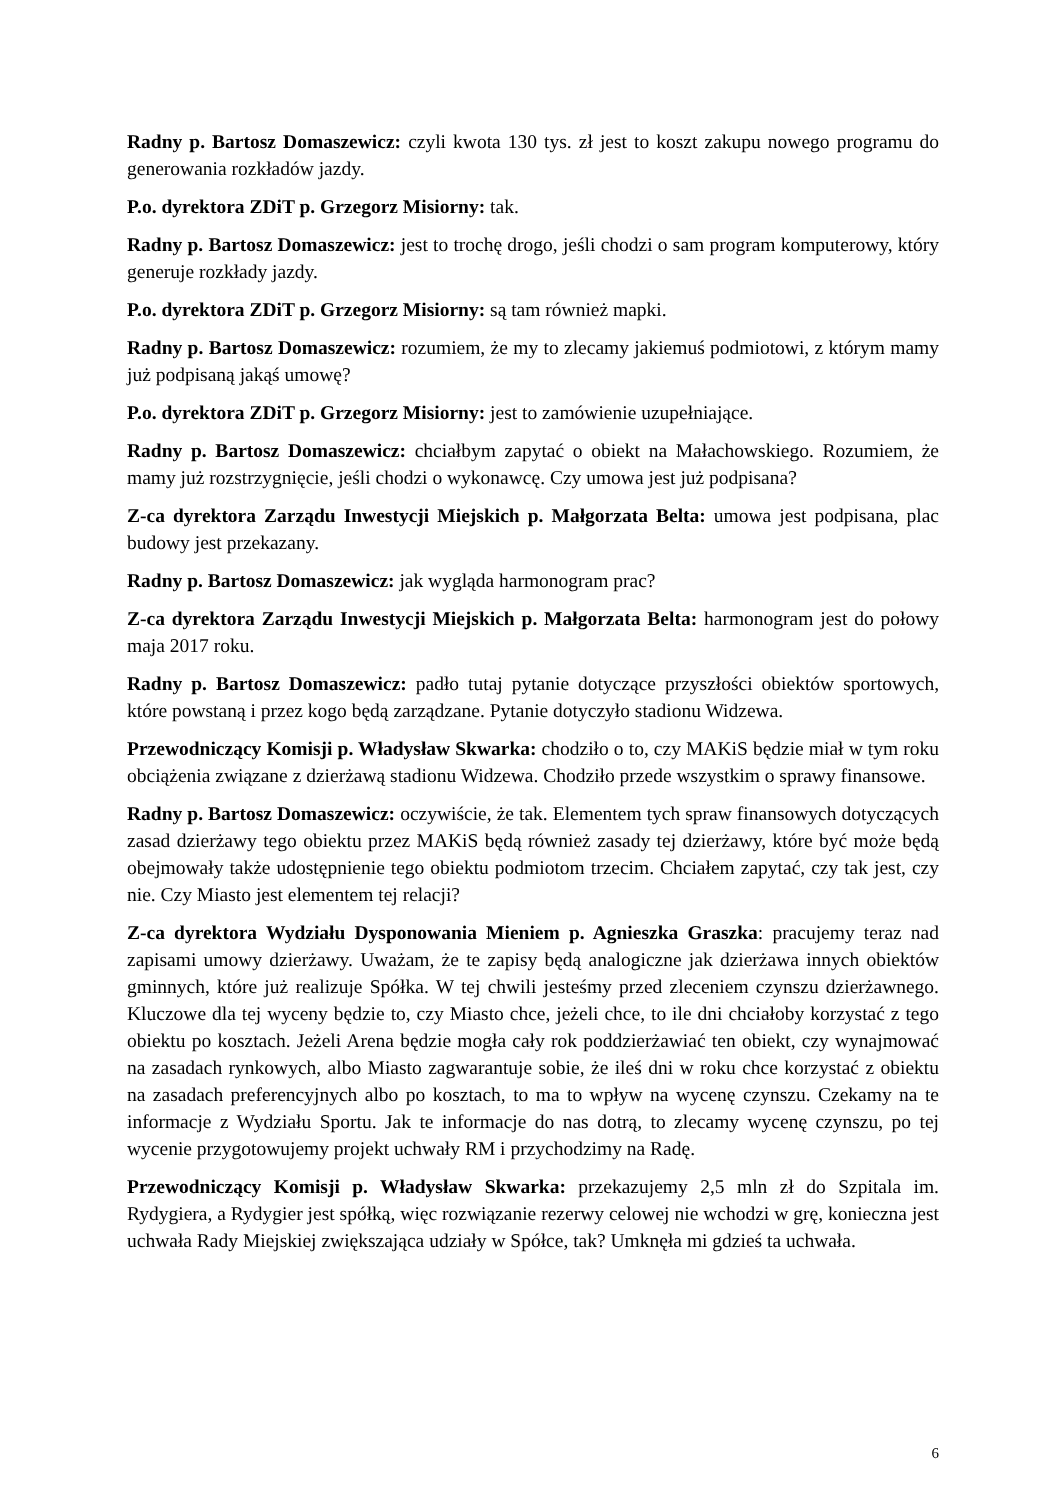Radny p. Bartosz Domaszewicz: czyli kwota 130 tys. zł jest to koszt zakupu nowego programu do generowania rozkładów jazdy.
P.o. dyrektora ZDiT p. Grzegorz Misiorny: tak.
Radny p. Bartosz Domaszewicz: jest to trochę drogo, jeśli chodzi o sam program komputerowy, który generuje rozkłady jazdy.
P.o. dyrektora ZDiT p. Grzegorz Misiorny: są tam również mapki.
Radny p. Bartosz Domaszewicz: rozumiem, że my to zlecamy jakiemuś podmiotowi, z którym mamy już podpisaną jakąś umowę?
P.o. dyrektora ZDiT p. Grzegorz Misiorny: jest to zamówienie uzupełniające.
Radny p. Bartosz Domaszewicz: chciałbym zapytać o obiekt na Małachowskiego. Rozumiem, że mamy już rozstrzygnięcie, jeśli chodzi o wykonawcę. Czy umowa jest już podpisana?
Z-ca dyrektora Zarządu Inwestycji Miejskich p. Małgorzata Belta: umowa jest podpisana, plac budowy jest przekazany.
Radny p. Bartosz Domaszewicz: jak wygląda harmonogram prac?
Z-ca dyrektora Zarządu Inwestycji Miejskich p. Małgorzata Belta: harmonogram jest do połowy maja 2017 roku.
Radny p. Bartosz Domaszewicz: padło tutaj pytanie dotyczące przyszłości obiektów sportowych, które powstaną i przez kogo będą zarządzane. Pytanie dotyczyło stadionu Widzewa.
Przewodniczący Komisji p. Władysław Skwarka: chodziło o to, czy MAKiS będzie miał w tym roku obciążenia związane z dzierżawą stadionu Widzewa. Chodziło przede wszystkim o sprawy finansowe.
Radny p. Bartosz Domaszewicz: oczywiście, że tak. Elementem tych spraw finansowych dotyczących zasad dzierżawy tego obiektu przez MAKiS będą również zasady tej dzierżawy, które być może będą obejmowały także udostępnienie tego obiektu podmiotom trzecim. Chciałem zapytać, czy tak jest, czy nie. Czy Miasto jest elementem tej relacji?
Z-ca dyrektora Wydziału Dysponowania Mieniem p. Agnieszka Graszka: pracujemy teraz nad zapisami umowy dzierżawy. Uważam, że te zapisy będą analogiczne jak dzierżawa innych obiektów gminnych, które już realizuje Spółka. W tej chwili jesteśmy przed zleceniem czynszu dzierżawnego. Kluczowe dla tej wyceny będzie to, czy Miasto chce, jeżeli chce, to ile dni chciałoby korzystać z tego obiektu po kosztach. Jeżeli Arena będzie mogła cały rok poddzierżawiać ten obiekt, czy wynajmować na zasadach rynkowych, albo Miasto zagwarantuje sobie, że ileś dni w roku chce korzystać z obiektu na zasadach preferencyjnych albo po kosztach, to ma to wpływ na wycenę czynszu. Czekamy na te informacje z Wydziału Sportu. Jak te informacje do nas dotrą, to zlecamy wycenę czynszu, po tej wycenie przygotowujemy projekt uchwały RM i przychodzimy na Radę.
Przewodniczący Komisji p. Władysław Skwarka: przekazujemy 2,5 mln zł do Szpitala im. Rydygiera, a Rydygier jest spółką, więc rozwiązanie rezerwy celowej nie wchodzi w grę, konieczna jest uchwała Rady Miejskiej zwiększająca udziały w Spółce, tak? Umknęła mi gdzieś ta uchwała.
6